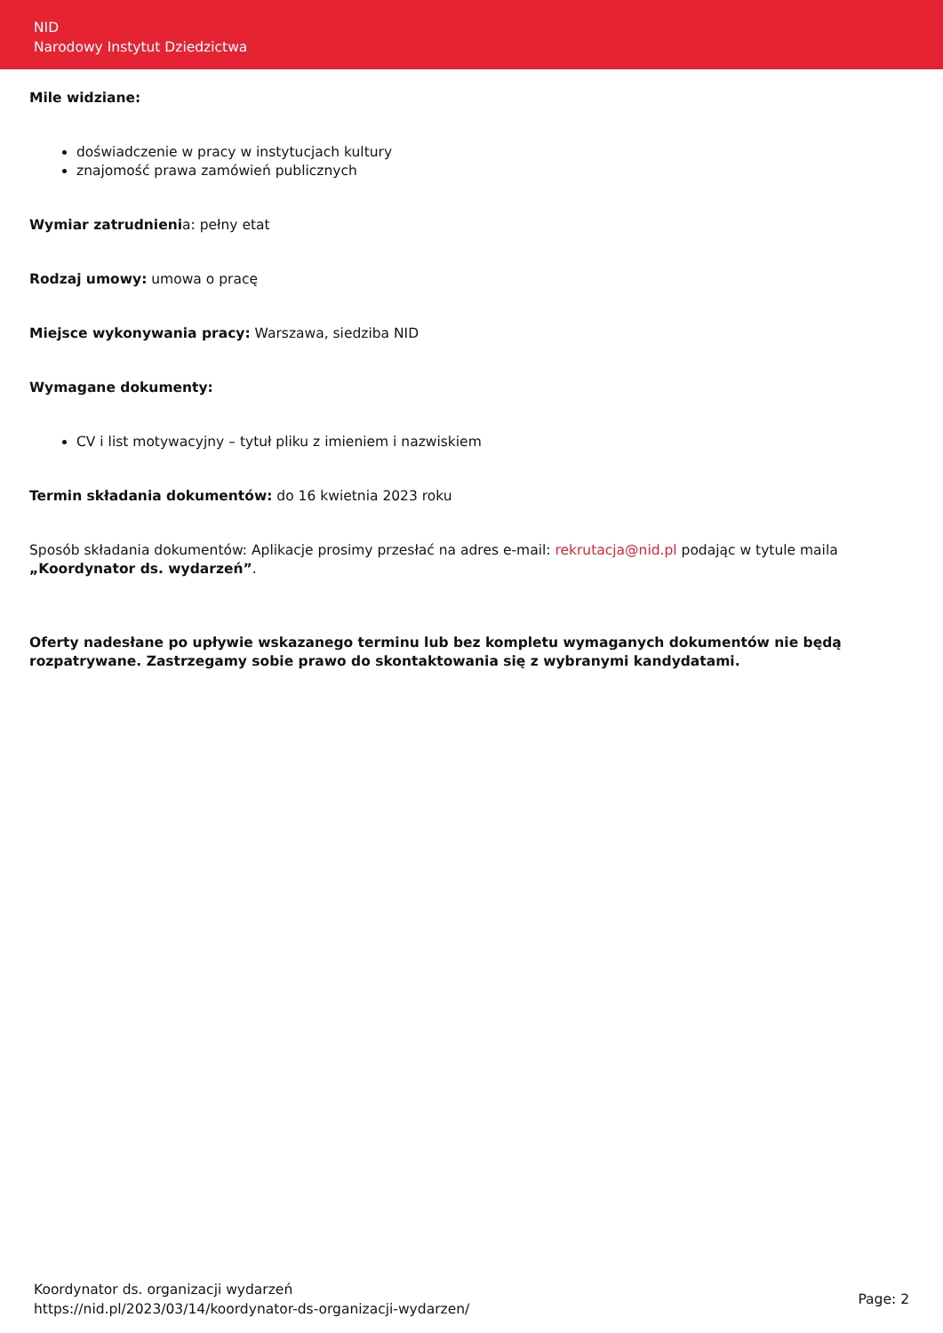NID
Narodowy Instytut Dziedzictwa
Mile widziane:
doświadczenie w pracy w instytucjach kultury
znajomość prawa zamówień publicznych
Wymiar zatrudnienia: pełny etat
Rodzaj umowy: umowa o pracę
Miejsce wykonywania pracy: Warszawa, siedziba NID
Wymagane dokumenty:
CV i list motywacyjny – tytuł pliku z imieniem i nazwiskiem
Termin składania dokumentów: do 16 kwietnia 2023 roku
Sposób składania dokumentów: Aplikacje prosimy przesłać na adres e-mail: rekrutacja@nid.pl podając w tytule maila „Koordynator ds. wydarzeń”.
Oferty nadesłane po upływie wskazanego terminu lub bez kompletu wymaganych dokumentów nie będą rozpatrywane. Zastrzegamy sobie prawo do skontaktowania się z wybranymi kandydatami.
Koordynator ds. organizacji wydarzeń
https://nid.pl/2023/03/14/koordynator-ds-organizacji-wydarzen/
Page: 2